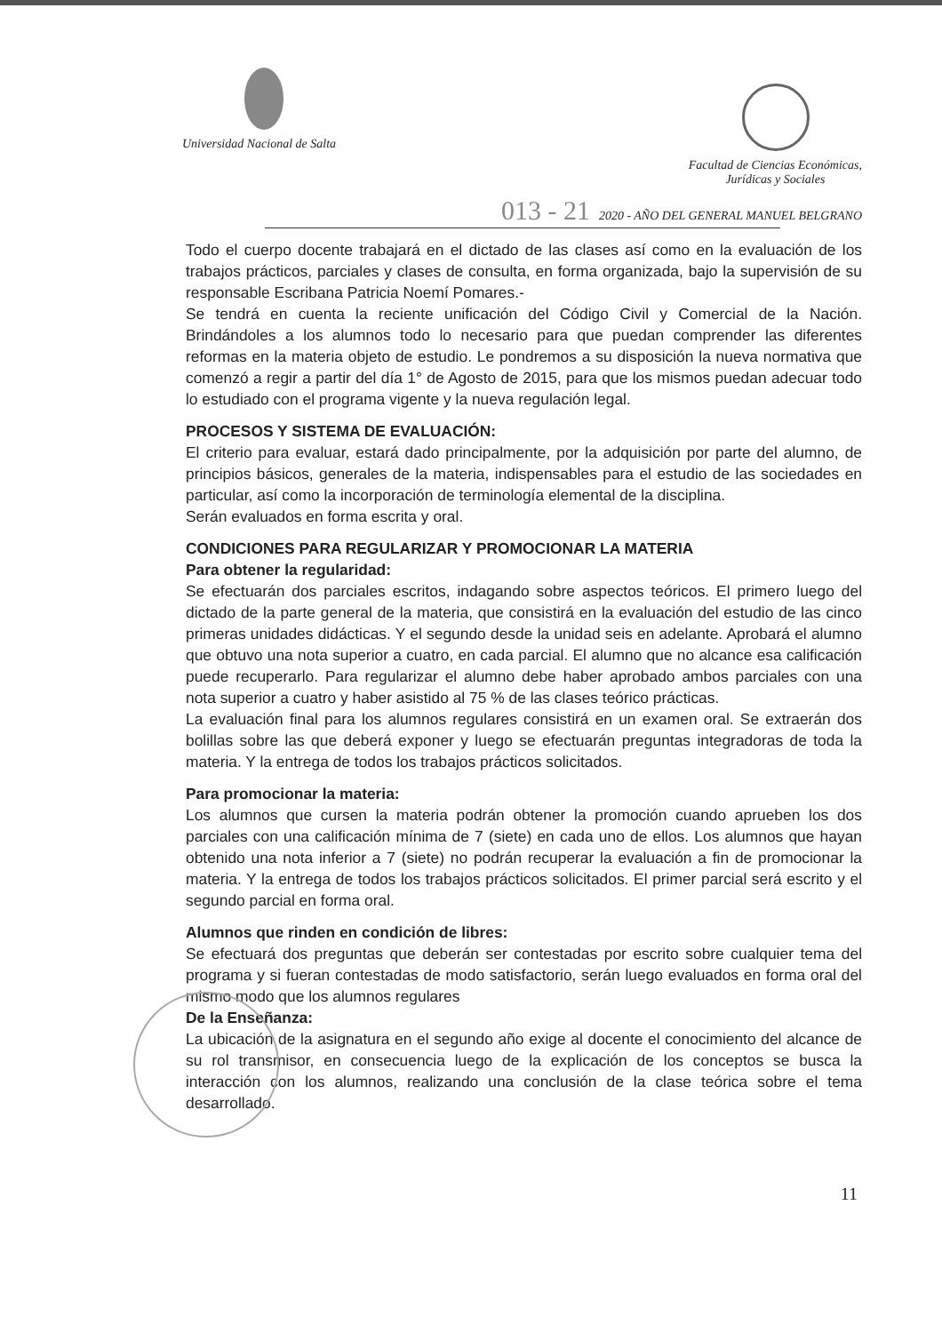Universidad Nacional de Salta
Facultad de Ciencias Económicas,
Jurídicas y Sociales
013 - 21 2020 - AÑO DEL GENERAL MANUEL BELGRANO
Todo el cuerpo docente trabajará en el dictado de las clases así como en la evaluación de los trabajos prácticos, parciales y clases de consulta, en forma organizada, bajo la supervisión de su responsable Escribana Patricia Noemí Pomares.-
Se tendrá en cuenta la reciente unificación del Código Civil y Comercial de la Nación. Brindándoles a los alumnos todo lo necesario para que puedan comprender las diferentes reformas en la materia objeto de estudio. Le pondremos a su disposición la nueva normativa que comenzó a regir a partir del día 1° de Agosto de 2015, para que los mismos puedan adecuar todo lo estudiado con el programa vigente y la nueva regulación legal.
PROCESOS Y SISTEMA DE EVALUACIÓN:
El criterio para evaluar, estará dado principalmente, por la adquisición por parte del alumno, de principios básicos, generales de la materia, indispensables para el estudio de las sociedades en particular, así como la incorporación de terminología elemental de la disciplina.
Serán evaluados en forma escrita y oral.
CONDICIONES PARA REGULARIZAR Y PROMOCIONAR LA MATERIA
Para obtener la regularidad:
Se efectuarán dos parciales escritos, indagando sobre aspectos teóricos. El primero luego del dictado de la parte general de la materia, que consistirá en la evaluación del estudio de las cinco primeras unidades didácticas. Y el segundo desde la unidad seis en adelante. Aprobará el alumno que obtuvo una nota superior a cuatro, en cada parcial. El alumno que no alcance esa calificación puede recuperarlo. Para regularizar el alumno debe haber aprobado ambos parciales con una nota superior a cuatro y haber asistido al 75 % de las clases teórico prácticas.
La evaluación final para los alumnos regulares consistirá en un examen oral. Se extraerán dos bolillas sobre las que deberá exponer y luego se efectuarán preguntas integradoras de toda la materia. Y la entrega de todos los trabajos prácticos solicitados.
Para promocionar la materia:
Los alumnos que cursen la materia podrán obtener la promoción cuando aprueben los dos parciales con una calificación mínima de 7 (siete) en cada uno de ellos. Los alumnos que hayan obtenido una nota inferior a 7 (siete) no podrán recuperar la evaluación a fin de promocionar la materia. Y la entrega de todos los trabajos prácticos solicitados. El primer parcial será escrito y el segundo parcial en forma oral.
Alumnos que rinden en condición de libres:
Se efectuará dos preguntas que deberán ser contestadas por escrito sobre cualquier tema del programa y si fueran contestadas de modo satisfactorio, serán luego evaluados en forma oral del mismo modo que los alumnos regulares
De la Enseñanza:
La ubicación de la asignatura en el segundo año exige al docente el conocimiento del alcance de su rol transmisor, en consecuencia luego de la explicación de los conceptos se busca la interacción con los alumnos, realizando una conclusión de la clase teórica sobre el tema desarrollado.
11